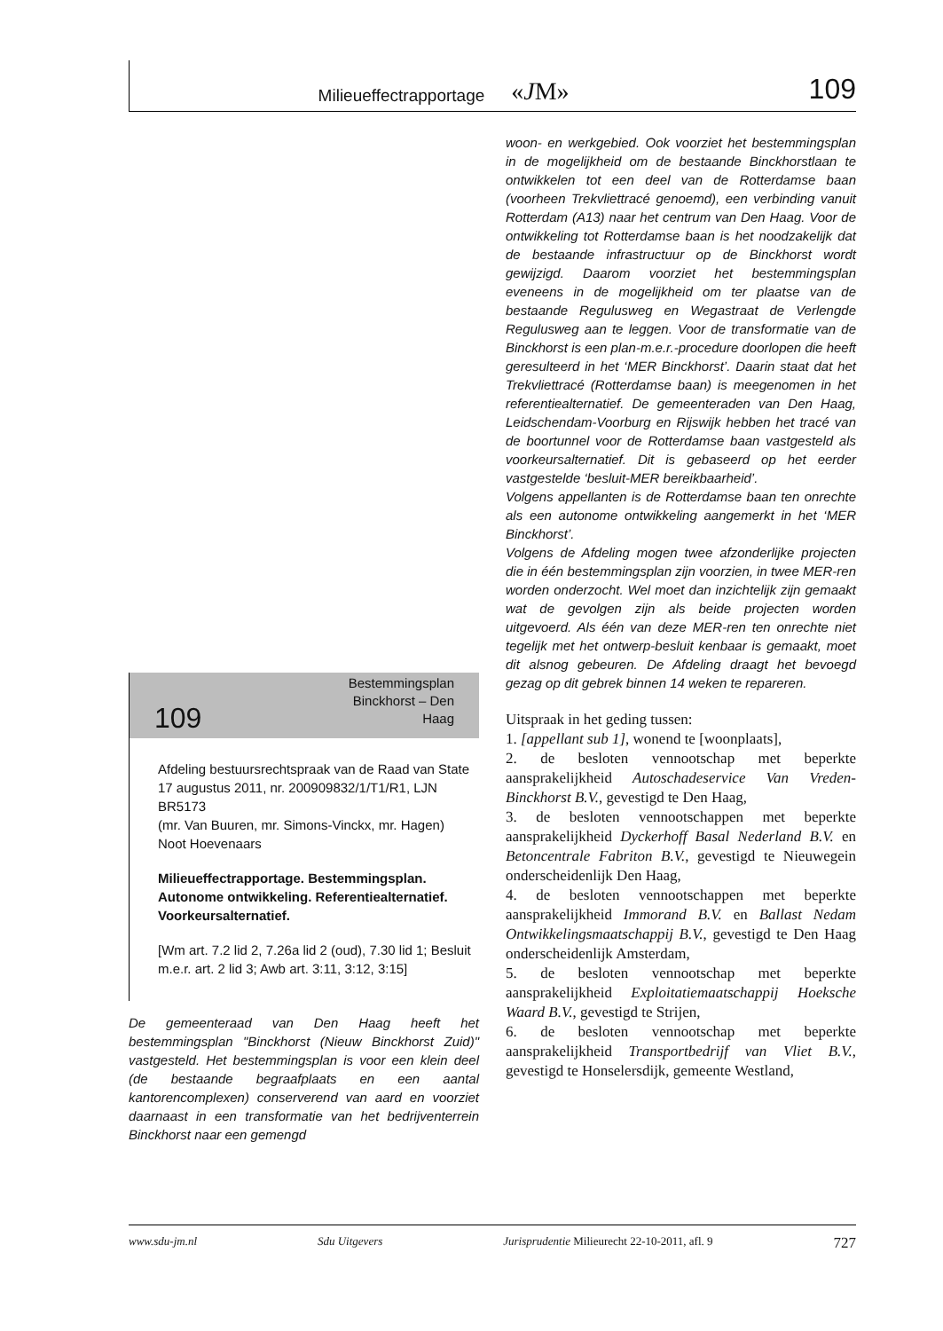Milieueffectrapportage «JM» 109
109 Bestemmingsplan
Binckhorst – Den
Haag
Afdeling bestuursrechtspraak van de Raad van State
17 augustus 2011, nr. 200909832/1/T1/R1, LJN BR5173
(mr. Van Buuren, mr. Simons-Vinckx, mr. Hagen)
Noot Hoevenaars
Milieueffectrapportage. Bestemmingsplan. Autonome ontwikkeling. Referentiealternatief. Voorkeursalternatief.
[Wm art. 7.2 lid 2, 7.26a lid 2 (oud), 7.30 lid 1; Besluit m.e.r. art. 2 lid 3; Awb art. 3:11, 3:12, 3:15]
De gemeenteraad van Den Haag heeft het bestemmingsplan "Binckhorst (Nieuw Binckhorst Zuid)" vastgesteld. Het bestemmingsplan is voor een klein deel (de bestaande begraafplaats en een aantal kantorencomplexen) conserverend van aard en voorziet daarnaast in een transformatie van het bedrijventerrein Binckhorst naar een gemengd
woon- en werkgebied. Ook voorziet het bestemmingsplan in de mogelijkheid om de bestaande Binckhorstlaan te ontwikkelen tot een deel van de Rotterdamse baan (voorheen Trekvliettracé genoemd), een verbinding vanuit Rotterdam (A13) naar het centrum van Den Haag. Voor de ontwikkeling tot Rotterdamse baan is het noodzakelijk dat de bestaande infrastructuur op de Binckhorst wordt gewijzigd. Daarom voorziet het bestemmingsplan eveneens in de mogelijkheid om ter plaatse van de bestaande Regulusweg en Wegastraat de Verlengde Regulusweg aan te leggen. Voor de transformatie van de Binckhorst is een plan-m.e.r.-procedure doorlopen die heeft geresulteerd in het ‘MER Binckhorst’. Daarin staat dat het Trekvliettracé (Rotterdamse baan) is meegenomen in het referentiealternatief. De gemeenteraden van Den Haag, Leidschendam-Voorburg en Rijswijk hebben het tracé van de boortunnel voor de Rotterdamse baan vastgesteld als voorkeursalternatief. Dit is gebaseerd op het eerder vastgestelde ‘besluit-MER bereikbaarheid’.
Volgens appellanten is de Rotterdamse baan ten onrechte als een autonome ontwikkeling aangemerkt in het ‘MER Binckhorst’.
Volgens de Afdeling mogen twee afzonderlijke projecten die in één bestemmingsplan zijn voorzien, in twee MER-ren worden onderzocht. Wel moet dan inzichtelijk zijn gemaakt wat de gevolgen zijn als beide projecten worden uitgevoerd. Als één van deze MER-ren ten onrechte niet tegelijk met het ontwerp-besluit kenbaar is gemaakt, moet dit alsnog gebeuren. De Afdeling draagt het bevoegd gezag op dit gebrek binnen 14 weken te repareren.
Uitspraak in het geding tussen:
1. [appellant sub 1], wonend te [woonplaats],
2. de besloten vennootschap met beperkte aansprakelijkheid Autoschadeservice Van Vreden-Binckhorst B.V., gevestigd te Den Haag,
3. de besloten vennootschappen met beperkte aansprakelijkheid Dyckerhoff Basal Nederland B.V. en Betoncentrale Fabriton B.V., gevestigd te Nieuwegein onderscheidenlijk Den Haag,
4. de besloten vennootschappen met beperkte aansprakelijkheid Immorand B.V. en Ballast Nedam Ontwikkelingsmaatschappij B.V., gevestigd te Den Haag onderscheidenlijk Amsterdam,
5. de besloten vennootschap met beperkte aansprakelijkheid Exploitatiemaatschappij Hoeksche Waard B.V., gevestigd te Strijen,
6. de besloten vennootschap met beperkte aansprakelijkheid Transportbedrijf van Vliet B.V., gevestigd te Honselersdijk, gemeente Westland,
www.sdu-jm.nl Sdu Uitgevers Jurisprudentie Milieurecht 22-10-2011, afl. 9 727